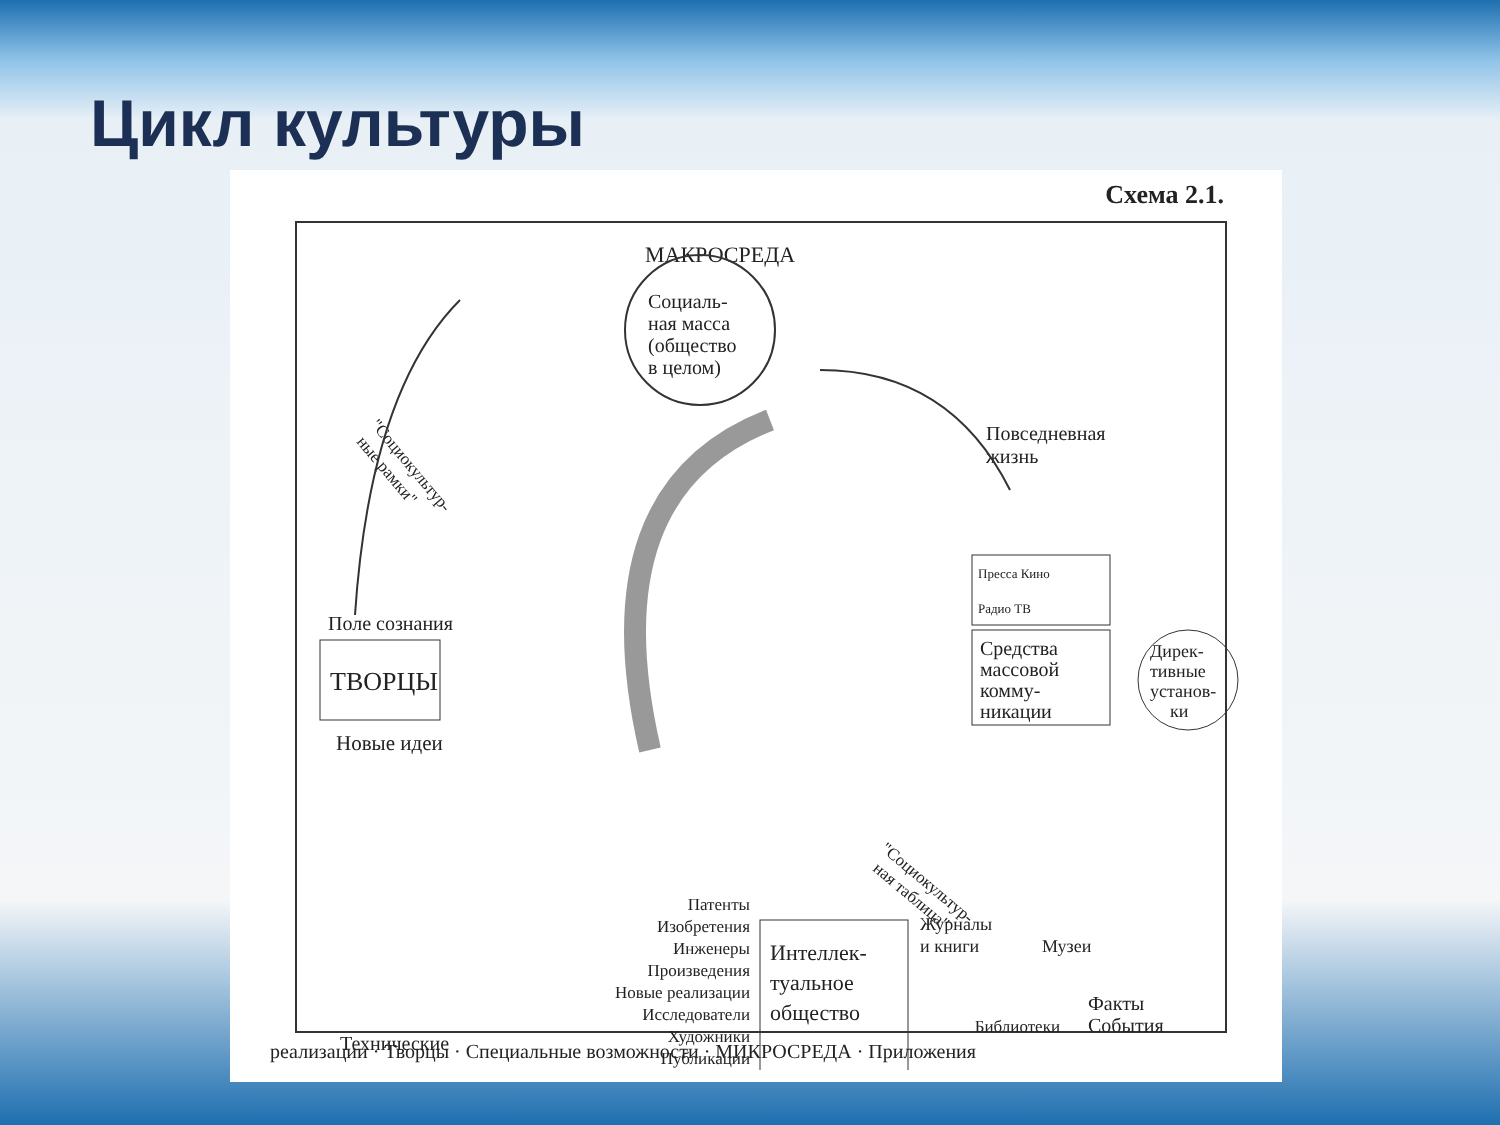Цикл культуры
Схема 2.1.
МАКРОСРЕДА
Социаль-
ная масса
(общество
в целом)
Повседневная
жизнь
"Социокультур-
ные рамки"
Поле сознания
ТВОРЦЫ
Новые идеи
Пресса Кино
Радио ТВ
Средства
массовой
комму-
никации
Дирек-
тивные
установ-
ки
"Социокультур-
ная таблица"
Патенты
Изобретения
Инженеры
Произведения
Новые реализации
Исследователи
Художники
Публикации
Интеллек-
туальное
общество
Журналы
и книги
Музеи
Факты
События
Библиотеки
Технические
реализации · Творцы · Специальные возможности · МИКРОСРЕДА · Приложения